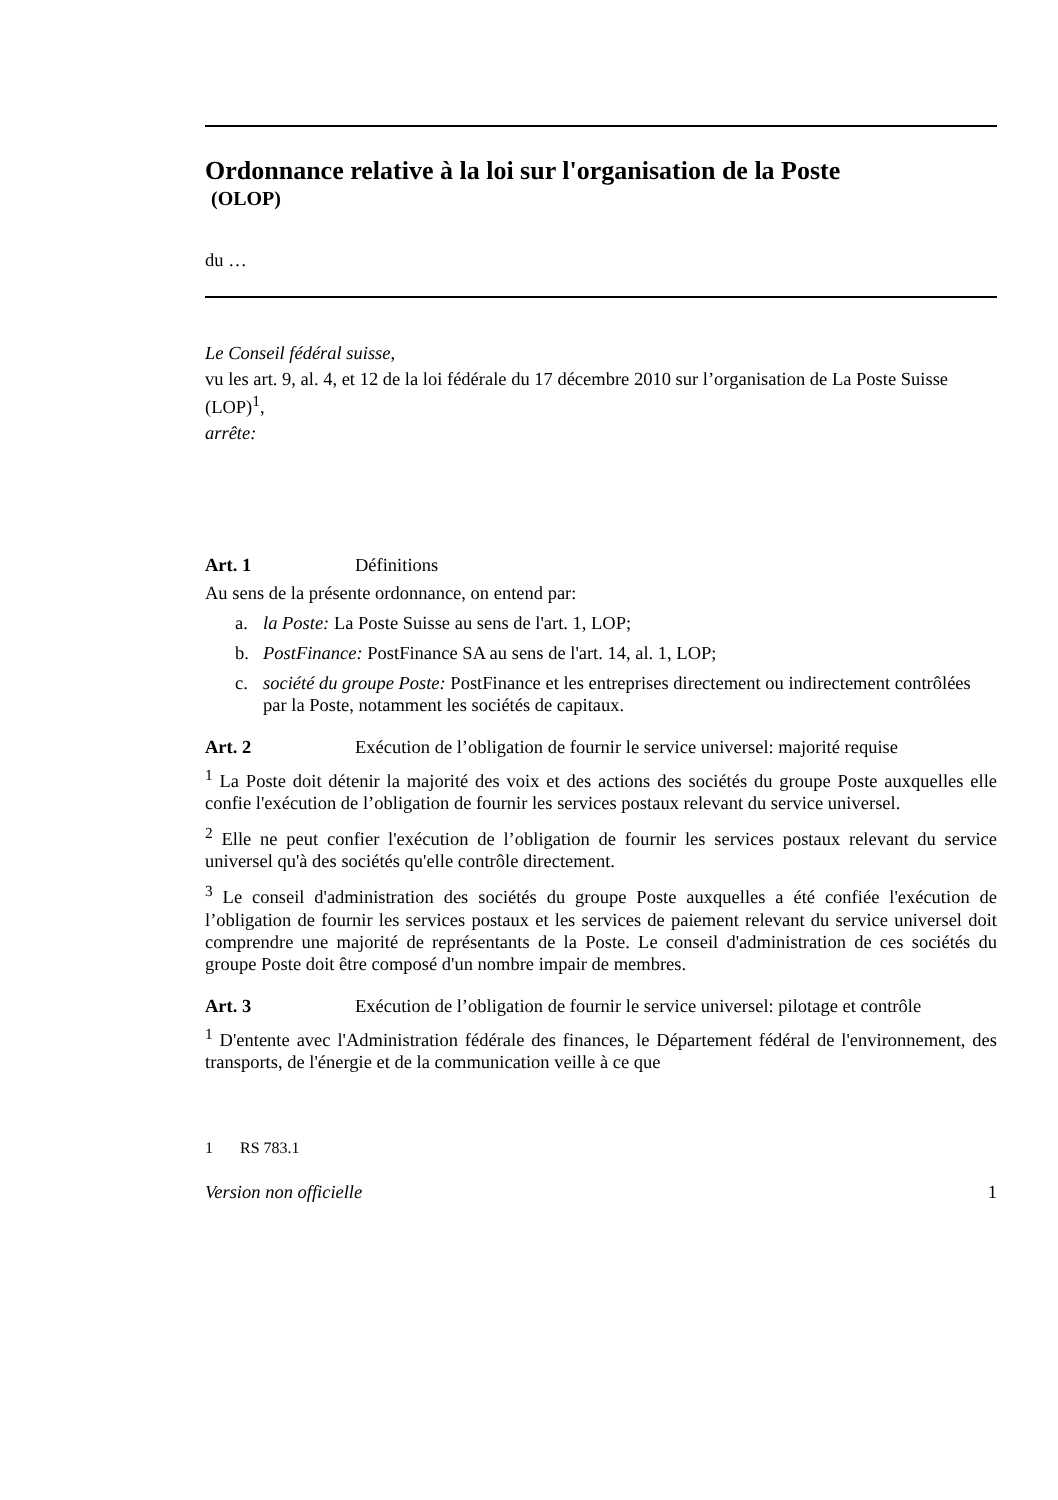Ordonnance relative à la loi sur l'organisation de la Poste
(OLOP)
du …
Le Conseil fédéral suisse,
vu les art. 9, al. 4, et 12 de la loi fédérale du 17 décembre 2010 sur l’organisation de La Poste Suisse (LOP)<sup>1</sup>,
arrête:
Art. 1 Définitions
Au sens de la présente ordonnance, on entend par:
a. la Poste: La Poste Suisse au sens de l'art. 1, LOP;
b. PostFinance: PostFinance SA au sens de l'art. 14, al. 1, LOP;
c. société du groupe Poste: PostFinance et les entreprises directement ou indirectement contrôlées par la Poste, notamment les sociétés de capitaux.
Art. 2 Exécution de l’obligation de fournir le service universel: majorité requise
<sup>1</sup> La Poste doit détenir la majorité des voix et des actions des sociétés du groupe Poste auxquelles elle confie l'exécution de l’obligation de fournir les services postaux relevant du service universel.
<sup>2</sup> Elle ne peut confier l'exécution de l’obligation de fournir les services postaux relevant du service universel qu'à des sociétés qu'elle contrôle directement.
<sup>3</sup> Le conseil d'administration des sociétés du groupe Poste auxquelles a été confiée l'exécution de l’obligation de fournir les services postaux et les services de paiement relevant du service universel doit comprendre une majorité de représentants de la Poste. Le conseil d'administration de ces sociétés du groupe Poste doit être composé d'un nombre impair de membres.
Art. 3 Exécution de l’obligation de fournir le service universel: pilotage et contrôle
<sup>1</sup> D'entente avec l'Administration fédérale des finances, le Département fédéral de l'environnement, des transports, de l'énergie et de la communication veille à ce que
1 RS 783.1
Version non officielle 1